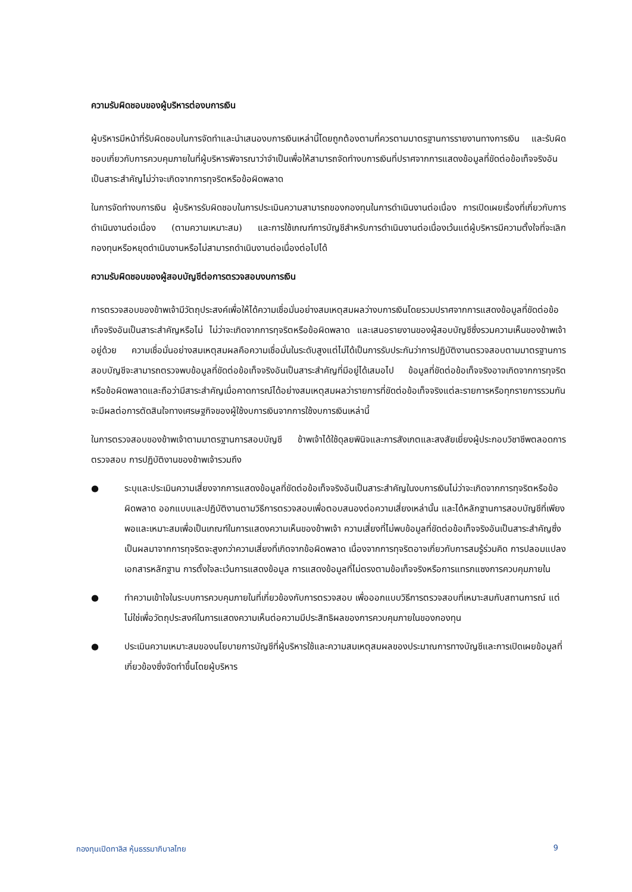ความรับผิดชอบของผู้บริหารต่องบการเงิน
ผู้บริหารมีหน้าที่รับผิดชอบในการจัดทำและนำเสนองบการเงินเหล่านี้โดยถูกต้องตามที่ควรตามมาตรฐานการรายงานทางการเงิน และรับผิดชอบเกี่ยวกับการควบคุมภายในที่ผู้บริหารพิจารณาว่าจำเป็นเพื่อให้สามารถจัดทำงบการเงินที่ปราศจากการแสดงข้อมูลที่ขัดต่อข้อเท็จจริงอันเป็นสาระสำคัญไม่ว่าจะเกิดจากการทุจริตหรือข้อผิดพลาด
ในการจัดทำงบการเงิน ผู้บริหารรับผิดชอบในการประเมินความสามารถของกองทุนในการดำเนินงานต่อเนื่อง การเปิดเผยเรื่องที่เกี่ยวกับการดำเนินงานต่อเนื่อง (ตามความเหมาะสม) และการใช้เกณฑ์การบัญชีสำหรับการดำเนินงานต่อเนื่องเว้นแต่ผู้บริหารมีความตั้งใจที่จะเลิกกองทุนหรือหยุดดำเนินงานหรือไม่สามารถดำเนินงานต่อเนื่องต่อไปได้
ความรับผิดชอบของผู้สอบบัญชีต่อการตรวจสอบงบการเงิน
การตรวจสอบของข้าพเจ้ามีวัตถุประสงค์เพื่อให้ได้ความเชื่อมั่นอย่างสมเหตุสมผลว่างบการเงินโดยรวมปราศจากการแสดงข้อมูลที่ขัดต่อข้อเท็จจริงอันเป็นสาระสำคัญหรือไม่ ไม่ว่าจะเกิดจากการทุจริตหรือข้อผิดพลาด และเสนอรายงานของผู้สอบบัญชีซึ่งรวมความเห็นของข้าพเจ้าอยู่ด้วย ความเชื่อมั่นอย่างสมเหตุสมผลคือความเชื่อมั่นในระดับสูงแต่ไม่ได้เป็นการรับประกันว่าการปฏิบัติงานตรวจสอบตามมาตรฐานการสอบบัญชีจะสามารถตรวจพบข้อมูลที่ขัดต่อข้อเท็จจริงอันเป็นสาระสำคัญที่มีอยู่ได้เสมอไป ข้อมูลที่ขัดต่อข้อเท็จจริงอาจเกิดจากการทุจริตหรือข้อผิดพลาดและถือว่ามีสาระสำคัญเมื่อคาดการณ์ได้อย่างสมเหตุสมผลว่ารายการที่ขัดต่อข้อเท็จจริงแต่ละรายการหรือทุกรายการรวมกันจะมีผลต่อการตัดสินใจทางเศรษฐกิจของผู้ใช้งบการเงินจากการใช้งบการเงินเหล่านี้
ในการตรวจสอบของข้าพเจ้าตามมาตรฐานการสอบบัญชี ข้าพเจ้าได้ใช้ดุลยพินิจและการสังเกตและสงสัยเยี่ยงผู้ประกอบวิชาชีพตลอดการตรวจสอบ การปฏิบัติงานของข้าพเจ้ารวมถึง
● ระบุและประเมินความเสี่ยงจากการแสดงข้อมูลที่ขัดต่อข้อเท็จจริงอันเป็นสาระสำคัญในงบการเงินไม่ว่าจะเกิดจากการทุจริตหรือข้อผิดพลาด ออกแบบและปฏิบัติงานตามวิธีการตรวจสอบเพื่อตอบสนองต่อความเสี่ยงเหล่านั้น และได้หลักฐานการสอบบัญชีที่เพียงพอและเหมาะสมเพื่อเป็นเกณฑ์ในการแสดงความเห็นของข้าพเจ้า ความเสี่ยงที่ไม่พบข้อมูลที่ขัดต่อข้อเท็จจริงอันเป็นสาระสำคัญซึ่งเป็นผลมาจากการทุจริตจะสูงกว่าความเสี่ยงที่เกิดจากข้อผิดพลาด เนื่องจากการทุจริตอาจเกี่ยวกับการสมรู้ร่วมคิด การปลอมแปลงเอกสารหลักฐาน การตั้งใจละเว้นการแสดงข้อมูล การแสดงข้อมูลที่ไม่ตรงตามข้อเท็จจริงหรือการแทรกแซงการควบคุมภายใน
● ทำความเข้าใจในระบบการควบคุมภายในที่เกี่ยวข้องกับการตรวจสอบ เพื่อออกแบบวิธีการตรวจสอบที่เหมาะสมกับสถานการณ์ แต่ไม่ใช่เพื่อวัตถุประสงค์ในการแสดงความเห็นต่อความมีประสิทธิผลของการควบคุมภายในของกองทุน
● ประเมินความเหมาะสมของนโยบายการบัญชีที่ผู้บริหารใช้และความสมเหตุสมผลของประมาณการทางบัญชีและการเปิดเผยข้อมูลที่เกี่ยวข้องซึ่งจัดทำขึ้นโดยผู้บริหาร
กองทุนเปิดทาลิส หุ้นธรรมาภิบาลไทย 9